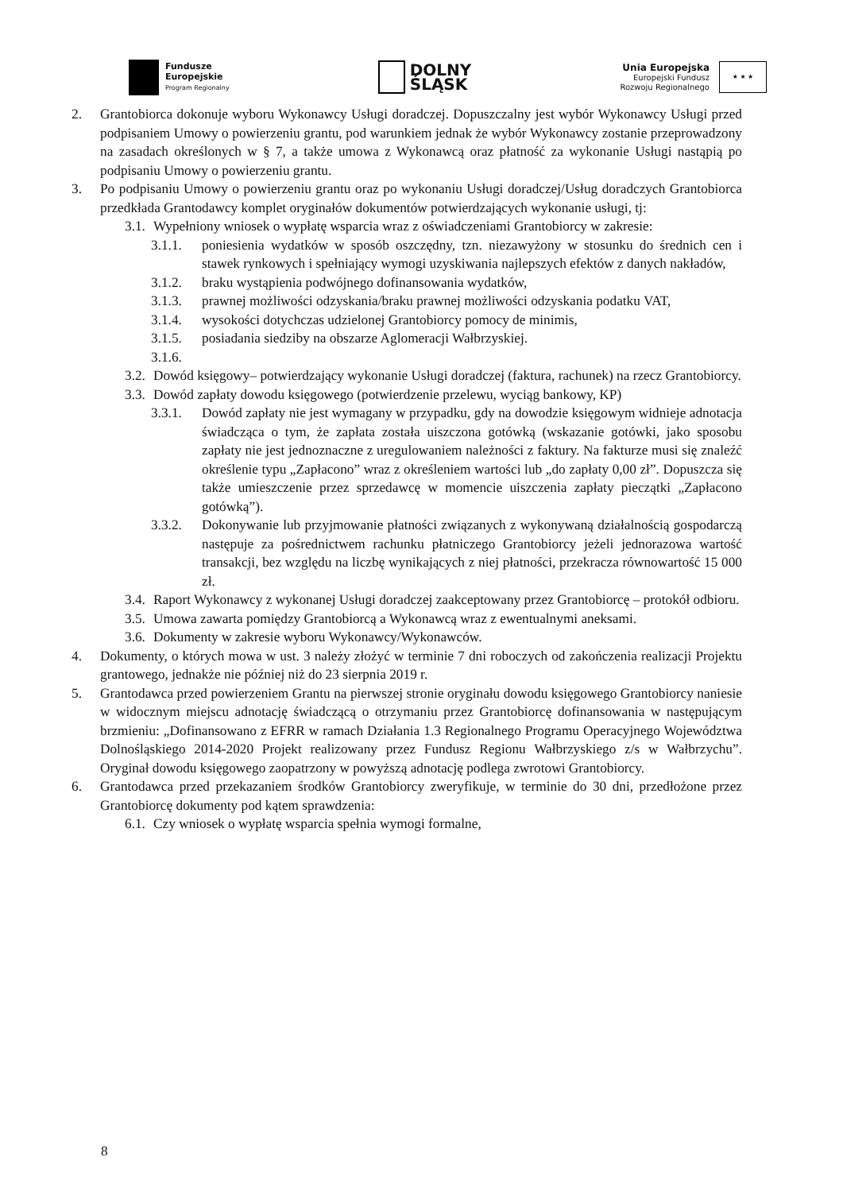Fundusze
Europejskie
Program Regionalny
DOLNY
ŚLĄSK
Unia Europejska
Europejski Fundusz
Rozwoju Regionalnego
★ ★ ★
2. Grantobiorca dokonuje wyboru Wykonawcy Usługi doradczej. Dopuszczalny jest wybór Wykonawcy Usługi przed podpisaniem Umowy o powierzeniu grantu, pod warunkiem jednak że wybór Wykonawcy zostanie przeprowadzony na zasadach określonych w § 7, a także umowa z Wykonawcą oraz płatność za wykonanie Usługi nastąpią po podpisaniu Umowy o powierzeniu grantu.
3. Po podpisaniu Umowy o powierzeniu grantu oraz po wykonaniu Usługi doradczej/Usług doradczych Grantobiorca przedkłada Grantodawcy komplet oryginałów dokumentów potwierdzających wykonanie usługi, tj:
3.1. Wypełniony wniosek o wypłatę wsparcia wraz z oświadczeniami Grantobiorcy w zakresie:
3.1.1. poniesienia wydatków w sposób oszczędny, tzn. niezawyżony w stosunku do średnich cen i stawek rynkowych i spełniający wymogi uzyskiwania najlepszych efektów z danych nakładów,
3.1.2. braku wystąpienia podwójnego dofinansowania wydatków,
3.1.3. prawnej możliwości odzyskania/braku prawnej możliwości odzyskania podatku VAT,
3.1.4. wysokości dotychczas udzielonej Grantobiorcy pomocy de minimis,
3.1.5. posiadania siedziby na obszarze Aglomeracji Wałbrzyskiej.
3.1.6.
3.2. Dowód księgowy– potwierdzający wykonanie Usługi doradczej (faktura, rachunek) na rzecz Grantobiorcy.
3.3. Dowód zapłaty dowodu księgowego (potwierdzenie przelewu, wyciąg bankowy, KP)
3.3.1. Dowód zapłaty nie jest wymagany w przypadku, gdy na dowodzie księgowym widnieje adnotacja świadcząca o tym, że zapłata została uiszczona gotówką (wskazanie gotówki, jako sposobu zapłaty nie jest jednoznaczne z uregulowaniem należności z faktury. Na fakturze musi się znaleźć określenie typu „Zapłacono” wraz z określeniem wartości lub „do zapłaty 0,00 zł”. Dopuszcza się także umieszczenie przez sprzedawcę w momencie uiszczenia zapłaty pieczątki „Zapłacono gotówką”).
3.3.2. Dokonywanie lub przyjmowanie płatności związanych z wykonywaną działalnością gospodarczą następuje za pośrednictwem rachunku płatniczego Grantobiorcy jeżeli jednorazowa wartość transakcji, bez względu na liczbę wynikających z niej płatności, przekracza równowartość 15 000 zł.
3.4. Raport Wykonawcy z wykonanej Usługi doradczej zaakceptowany przez Grantobiorcę – protokół odbioru.
3.5. Umowa zawarta pomiędzy Grantobiorcą a Wykonawcą wraz z ewentualnymi aneksami.
3.6. Dokumenty w zakresie wyboru Wykonawcy/Wykonawców.
4. Dokumenty, o których mowa w ust. 3 należy złożyć w terminie 7 dni roboczych od zakończenia realizacji Projektu grantowego, jednakże nie później niż do 23 sierpnia 2019 r.
5. Grantodawca przed powierzeniem Grantu na pierwszej stronie oryginału dowodu księgowego Grantobiorcy naniesie w widocznym miejscu adnotację świadczącą o otrzymaniu przez Grantobiorcę dofinansowania w następującym brzmieniu: „Dofinansowano z EFRR w ramach Działania 1.3 Regionalnego Programu Operacyjnego Województwa Dolnośląskiego 2014-2020 Projekt realizowany przez Fundusz Regionu Wałbrzyskiego z/s w Wałbrzychu”. Oryginał dowodu księgowego zaopatrzony w powyższą adnotację podlega zwrotowi Grantobiorcy.
6. Grantodawca przed przekazaniem środków Grantobiorcy zweryfikuje, w terminie do 30 dni, przedłożone przez Grantobiorcę dokumenty pod kątem sprawdzenia:
6.1. Czy wniosek o wypłatę wsparcia spełnia wymogi formalne,
8